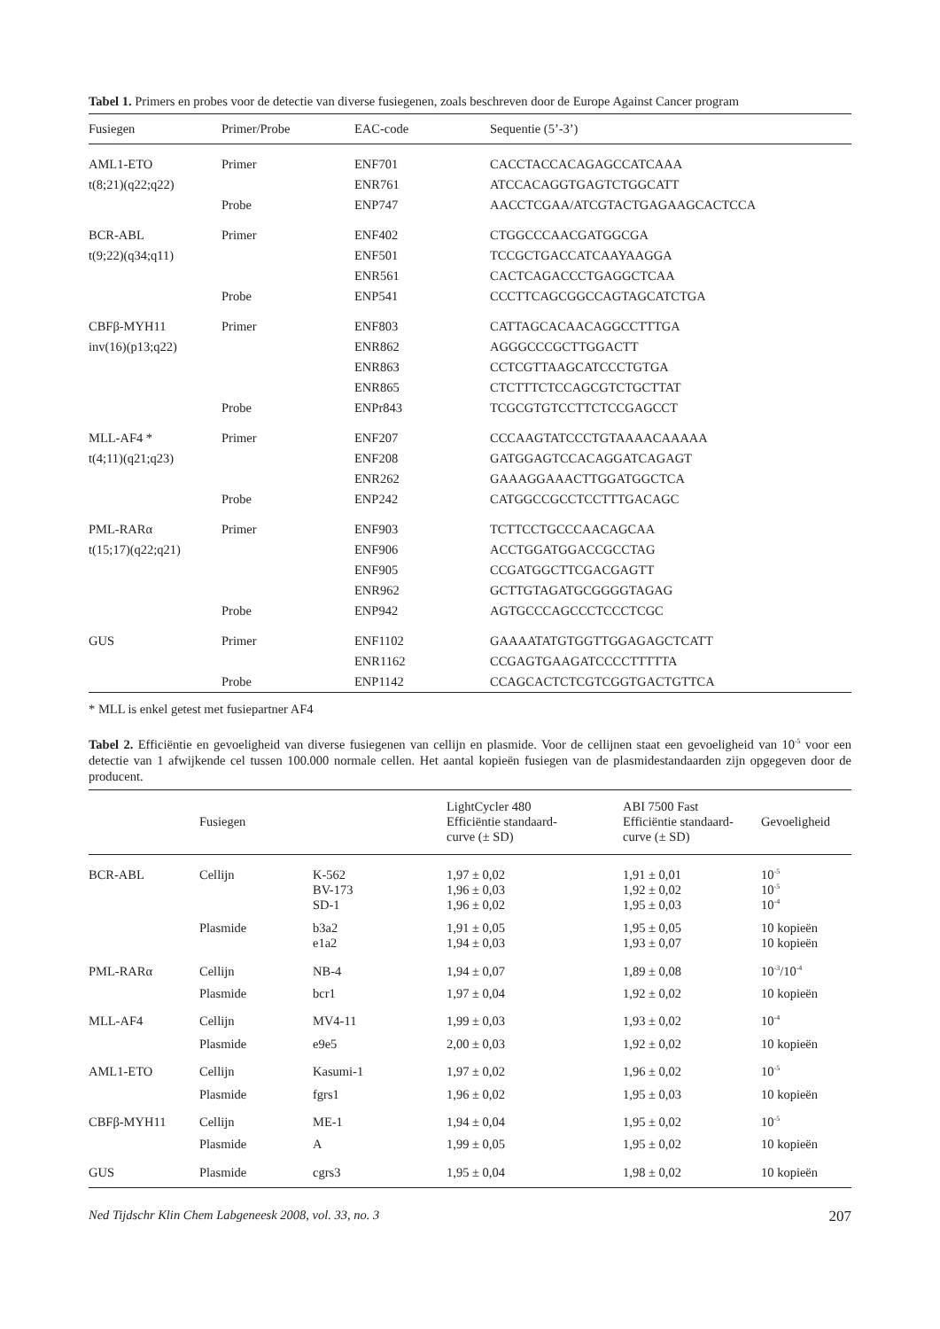Tabel 1. Primers en probes voor de detectie van diverse fusiegenen, zoals beschreven door de Europe Against Cancer program
| Fusiegen | Primer/Probe | EAC-code | Sequentie (5’-3’) |
| --- | --- | --- | --- |
| AML1-ETO | Primer | ENF701 | CACCTACCACAGAGCCATCAAA |
| t(8;21)(q22;q22) | | ENR761 | ATCCACAGGTGAGTCTGGCATT |
| | Probe | ENP747 | AACCTCGAA/ATCGTACTGAGAAGCACTCCA |
| BCR-ABL | Primer | ENF402 | CTGGCCCAACGATGGCGA |
| t(9;22)(q34;q11) | | ENF501 | TCCGCTGACCATCAAYAAGGA |
| | | ENR561 | CACTCAGACCCTGAGGCTCAA |
| | Probe | ENP541 | CCCTTCAGCGGCCAGTAGCATCTGA |
| CBFβ-MYH11 | Primer | ENF803 | CATTAGCACAACAGGCCTTTGA |
| inv(16)(p13;q22) | | ENR862 | AGGGCCCGCTTGGACTT |
| | | ENR863 | CCTCGTTAAGCATCCCTGTGA |
| | | ENR865 | CTCTTTCTCCAGCGTCTGCTTAT |
| | Probe | ENPr843 | TCGCGTGTCCTTCTCCGAGCCT |
| MLL-AF4 * | Primer | ENF207 | CCCAAGTATCCCTGTAAAACAAAAA |
| t(4;11)(q21;q23) | | ENF208 | GATGGAGTCCACAGGATCAGAGT |
| | | ENR262 | GAAAGGAAACTTGGATGGCTCA |
| | Probe | ENP242 | CATGGCCGCCTCCTTTGACAGC |
| PML-RARα | Primer | ENF903 | TCTTCCTGCCCAACAGCAA |
| t(15;17)(q22;q21) | | ENF906 | ACCTGGATGGACCGCCTAG |
| | | ENF905 | CCGATGGCTTCGACGAGTT |
| | | ENR962 | GCTTGTAGATGCGGGGTAGAG |
| | Probe | ENP942 | AGTGCCCAGCCCTCCCTCGC |
| GUS | Primer | ENF1102 | GAAAATATGTGGTTGGAGAGCTCATT |
| | | ENR1162 | CCGAGTGAAGATCCCCTTTTTA |
| | Probe | ENP1142 | CCAGCACTCTCGTCGGTGACTGTTCA |
* MLL is enkel getest met fusiepartner AF4
Tabel 2. Efficiëntie en gevoeligheid van diverse fusiegenen van cellijn en plasmide. Voor de cellijnen staat een gevoeligheid van 10<sup>-5</sup> voor een detectie van 1 afwijkende cel tussen 100.000 normale cellen. Het aantal kopieën fusiegen van de plasmidestandaarden zijn opgegeven door de producent.
| | Fusiegen | | LightCycler 480 Efficiëntie standaard- curve (± SD) | ABI 7500 Fast Efficiëntie standaard- curve (± SD) | Gevoeligheid |
| --- | --- | --- | --- | --- | --- |
| BCR-ABL | Cellijn | K-562 BV-173 SD-1 | 1,97 ± 0,02 1,96 ± 0,03 1,96 ± 0,02 | 1,91 ± 0,01 1,92 ± 0,02 1,95 ± 0,03 | 10<sup>-5</sup> 10<sup>-5</sup> 10<sup>-4</sup> |
| | Plasmide | b3a2 e1a2 | 1,91 ± 0,05 1,94 ± 0,03 | 1,95 ± 0,05 1,93 ± 0,07 | 10 kopieën 10 kopieën |
| PML-RARα | Cellijn | NB-4 | 1,94 ± 0,07 | 1,89 ± 0,08 | 10<sup>-3</sup>/10<sup>-4</sup> |
| | Plasmide | bcr1 | 1,97 ± 0,04 | 1,92 ± 0,02 | 10 kopieën |
| MLL-AF4 | Cellijn | MV4-11 | 1,99 ± 0,03 | 1,93 ± 0,02 | 10<sup>-4</sup> |
| | Plasmide | e9e5 | 2,00 ± 0,03 | 1,92 ± 0,02 | 10 kopieën |
| AML1-ETO | Cellijn | Kasumi-1 | 1,97 ± 0,02 | 1,96 ± 0,02 | 10<sup>-5</sup> |
| | Plasmide | fgrs1 | 1,96 ± 0,02 | 1,95 ± 0,03 | 10 kopieën |
| CBFβ-MYH11 | Cellijn | ME-1 | 1,94 ± 0,04 | 1,95 ± 0,02 | 10<sup>-5</sup> |
| | Plasmide | A | 1,99 ± 0,05 | 1,95 ± 0,02 | 10 kopieën |
| GUS | Plasmide | cgrs3 | 1,95 ± 0,04 | 1,98 ± 0,02 | 10 kopieën |
Ned Tijdschr Klin Chem Labgeneesk 2008, vol. 33, no. 3 207